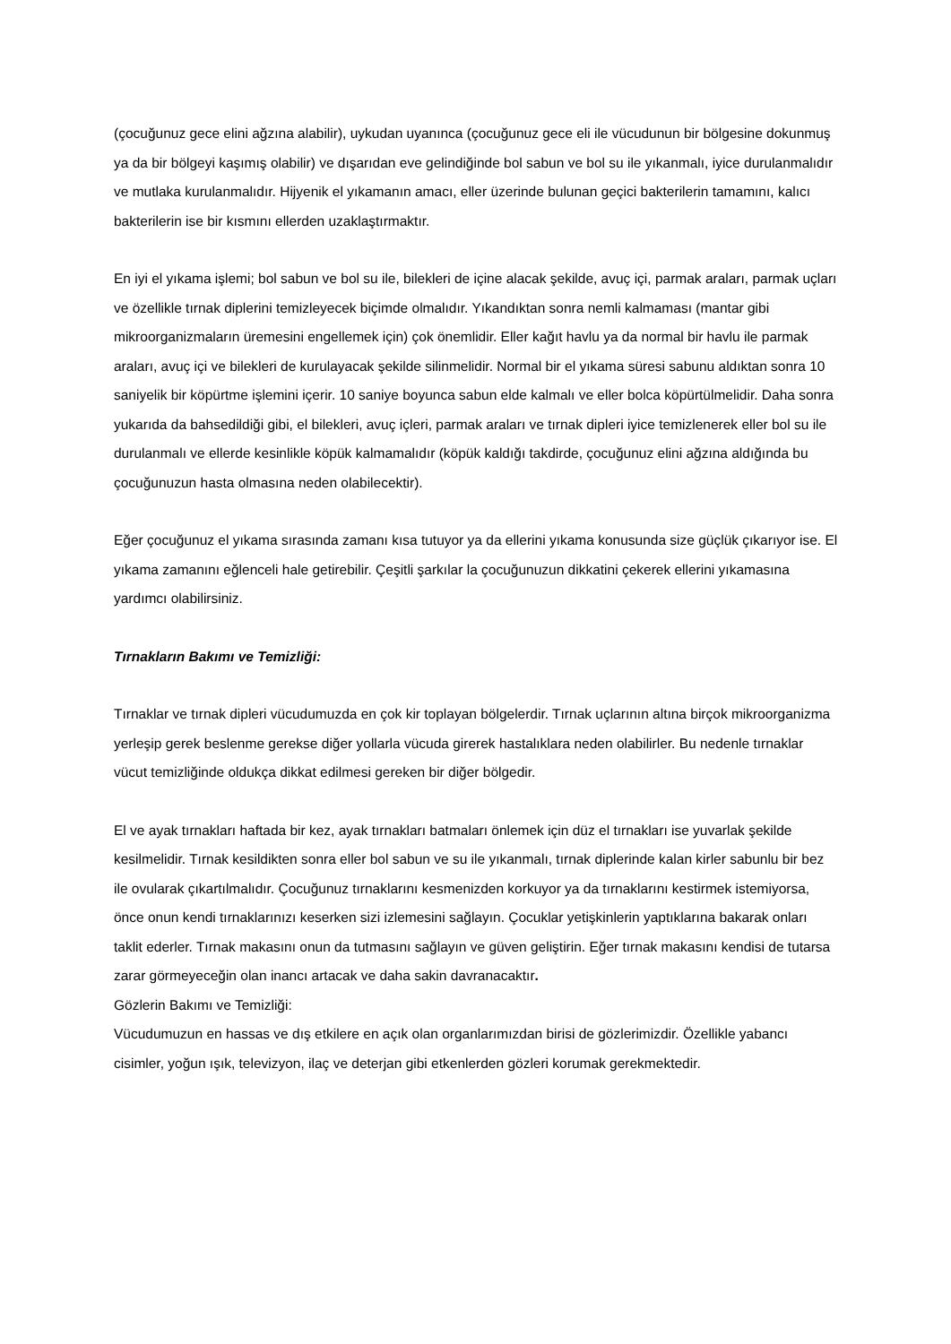(çocuğunuz gece elini ağzına alabilir), uykudan uyanınca (çocuğunuz gece eli ile vücudunun bir bölgesine dokunmuş ya da bir bölgeyi kaşımış olabilir) ve dışarıdan eve gelindiğinde bol sabun ve bol su ile yıkanmalı, iyice durulanmalıdır ve mutlaka kurulanmalıdır. Hijyenik el yıkamanın amacı, eller üzerinde bulunan geçici bakterilerin tamamını, kalıcı bakterilerin ise bir kısmını ellerden uzaklaştırmaktır.
En iyi el yıkama işlemi; bol sabun ve bol su ile, bilekleri de içine alacak şekilde, avuç içi, parmak araları, parmak uçları ve özellikle tırnak diplerini temizleyecek biçimde olmalıdır. Yıkandıktan sonra nemli kalmaması (mantar gibi mikroorganizmaların üremesini engellemek için) çok önemlidir. Eller kağıt havlu ya da normal bir havlu ile parmak araları, avuç içi ve bilekleri de kurulayacak şekilde silinmelidir. Normal bir el yıkama süresi sabunu aldıktan sonra 10 saniyelik bir köpürtme işlemini içerir. 10 saniye boyunca sabun elde kalmalı ve eller bolca köpürtülmelidir. Daha sonra yukarıda da bahsedildiği gibi, el bilekleri, avuç içleri, parmak araları ve tırnak dipleri iyice temizlenerek eller bol su ile durulanmalı ve ellerde kesinlikle köpük kalmamalıdır (köpük kaldığı takdirde, çocuğunuz elini ağzına aldığında bu çocuğunuzun hasta olmasına neden olabilecektir).
Eğer çocuğunuz el yıkama sırasında zamanı kısa tutuyor ya da ellerini yıkama konusunda size güçlük çıkarıyor ise. El yıkama zamanını eğlenceli hale getirebilir. Çeşitli şarkılar la çocuğunuzun dikkatini çekerek ellerini yıkamasına yardımcı olabilirsiniz.
Tırnakların Bakımı ve Temizliği:
Tırnaklar ve tırnak dipleri vücudumuzda en çok kir toplayan bölgelerdir. Tırnak uçlarının altına birçok mikroorganizma yerleşip gerek beslenme gerekse diğer yollarla vücuda girerek hastalıklara neden olabilirler. Bu nedenle tırnaklar vücut temizliğinde oldukça dikkat edilmesi gereken bir diğer bölgedir.
El ve ayak tırnakları haftada bir kez, ayak tırnakları batmaları önlemek için düz el tırnakları ise yuvarlak şekilde kesilmelidir. Tırnak kesildikten sonra eller bol sabun ve su ile yıkanmalı, tırnak diplerinde kalan kirler sabunlu bir bez ile ovularak çıkartılmalıdır. Çocuğunuz tırnaklarını kesmenizden korkuyor ya da tırnaklarını kestirmek istemiyorsa, önce onun kendi tırnaklarınızı keserken sizi izlemesini sağlayın. Çocuklar yetişkinlerin yaptıklarına bakarak onları taklit ederler. Tırnak makasını onun da tutmasını sağlayın ve güven geliştirin. Eğer tırnak makasını kendisi de tutarsa zarar görmeyeceğin olan inancı artacak ve daha sakin davranacaktır.
Gözlerin Bakımı ve Temizliği:
Vücudumuzun en hassas ve dış etkilere en açık olan organlarımızdan birisi de gözlerimizdir. Özellikle yabancı cisimler, yoğun ışık, televizyon, ilaç ve deterjan gibi etkenlerden gözleri korumak gerekmektedir.